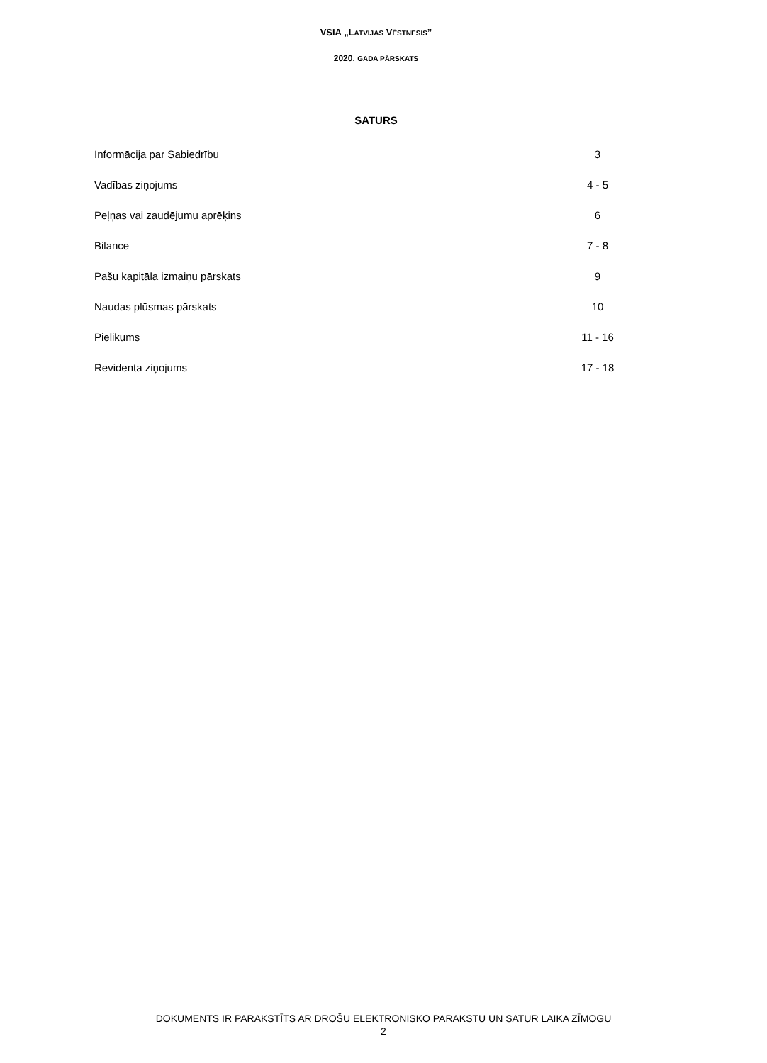VSIA „LATVIJAS VĒSTNESIS”
2020. GADA PĀRSKATS
SATURS
| Informācija par Sabiedrību | 3 |
| Vadības ziņojums | 4 - 5 |
| Peļņas vai zaudējumu aprēķins | 6 |
| Bilance | 7 - 8 |
| Pašu kapitāla izmaiņu pārskats | 9 |
| Naudas plūsmas pārskats | 10 |
| Pielikums | 11 - 16 |
| Revidenta ziņojums | 17 - 18 |
DOKUMENTS IR PARAKSTĪTS AR DROŠU ELEKTRONISKO PARAKSTU UN SATUR LAIKA ZĪMOGU
2